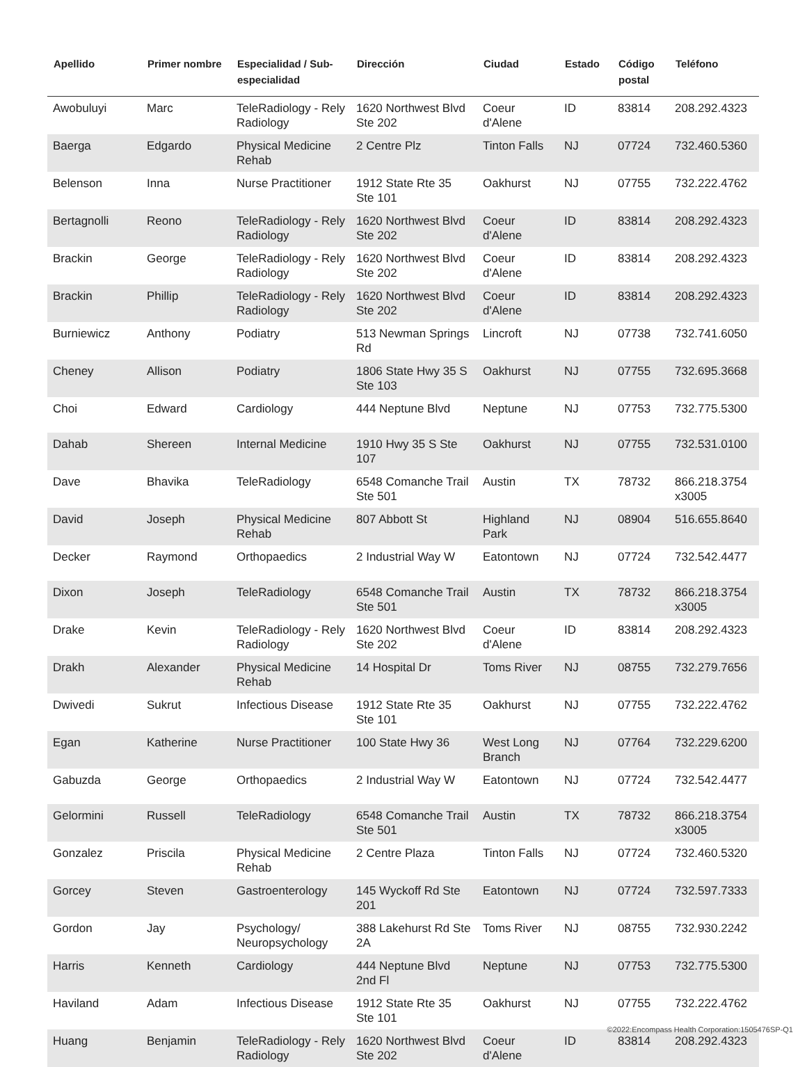| Apellido | Primer nombre | Especialidad / Sub-especialidad | Dirección | Ciudad | Estado | Código postal | Teléfono |
| --- | --- | --- | --- | --- | --- | --- | --- |
| Awobuluyi | Marc | TeleRadiology - Rely Radiology | 1620 Northwest Blvd Ste 202 | Coeur d'Alene | ID | 83814 | 208.292.4323 |
| Baerga | Edgardo | Physical Medicine Rehab | 2 Centre Plz | Tinton Falls | NJ | 07724 | 732.460.5360 |
| Belenson | Inna | Nurse Practitioner | 1912 State Rte 35 Ste 101 | Oakhurst | NJ | 07755 | 732.222.4762 |
| Bertagnolli | Reono | TeleRadiology - Rely Radiology | 1620 Northwest Blvd Ste 202 | Coeur d'Alene | ID | 83814 | 208.292.4323 |
| Brackin | George | TeleRadiology - Rely Radiology | 1620 Northwest Blvd Ste 202 | Coeur d'Alene | ID | 83814 | 208.292.4323 |
| Brackin | Phillip | TeleRadiology - Rely Radiology | 1620 Northwest Blvd Ste 202 | Coeur d'Alene | ID | 83814 | 208.292.4323 |
| Burniewicz | Anthony | Podiatry | 513 Newman Springs Rd | Lincroft | NJ | 07738 | 732.741.6050 |
| Cheney | Allison | Podiatry | 1806 State Hwy 35 S Ste 103 | Oakhurst | NJ | 07755 | 732.695.3668 |
| Choi | Edward | Cardiology | 444 Neptune Blvd | Neptune | NJ | 07753 | 732.775.5300 |
| Dahab | Shereen | Internal Medicine | 1910 Hwy 35 S Ste 107 | Oakhurst | NJ | 07755 | 732.531.0100 |
| Dave | Bhavika | TeleRadiology | 6548 Comanche Trail Ste 501 | Austin | TX | 78732 | 866.218.3754 x3005 |
| David | Joseph | Physical Medicine Rehab | 807 Abbott St | Highland Park | NJ | 08904 | 516.655.8640 |
| Decker | Raymond | Orthopaedics | 2 Industrial Way W | Eatontown | NJ | 07724 | 732.542.4477 |
| Dixon | Joseph | TeleRadiology | 6548 Comanche Trail Ste 501 | Austin | TX | 78732 | 866.218.3754 x3005 |
| Drake | Kevin | TeleRadiology - Rely Radiology | 1620 Northwest Blvd Ste 202 | Coeur d'Alene | ID | 83814 | 208.292.4323 |
| Drakh | Alexander | Physical Medicine Rehab | 14 Hospital Dr | Toms River | NJ | 08755 | 732.279.7656 |
| Dwivedi | Sukrut | Infectious Disease | 1912 State Rte 35 Ste 101 | Oakhurst | NJ | 07755 | 732.222.4762 |
| Egan | Katherine | Nurse Practitioner | 100 State Hwy 36 | West Long Branch | NJ | 07764 | 732.229.6200 |
| Gabuzda | George | Orthopaedics | 2 Industrial Way W | Eatontown | NJ | 07724 | 732.542.4477 |
| Gelormini | Russell | TeleRadiology | 6548 Comanche Trail Ste 501 | Austin | TX | 78732 | 866.218.3754 x3005 |
| Gonzalez | Priscila | Physical Medicine Rehab | 2 Centre Plaza | Tinton Falls | NJ | 07724 | 732.460.5320 |
| Gorcey | Steven | Gastroenterology | 145 Wyckoff Rd Ste 201 | Eatontown | NJ | 07724 | 732.597.7333 |
| Gordon | Jay | Psychology/ Neuropsychology | 388 Lakehurst Rd Ste 2A | Toms River | NJ | 08755 | 732.930.2242 |
| Harris | Kenneth | Cardiology | 444 Neptune Blvd 2nd Fl | Neptune | NJ | 07753 | 732.775.5300 |
| Haviland | Adam | Infectious Disease | 1912 State Rte 35 Ste 101 | Oakhurst | NJ | 07755 | 732.222.4762 |
| Huang | Benjamin | TeleRadiology - Rely Radiology | 1620 Northwest Blvd Ste 202 | Coeur d'Alene | ID | 83814 | 208.292.4323 |
©2022:Encompass Health Corporation:1505476SP-Q1